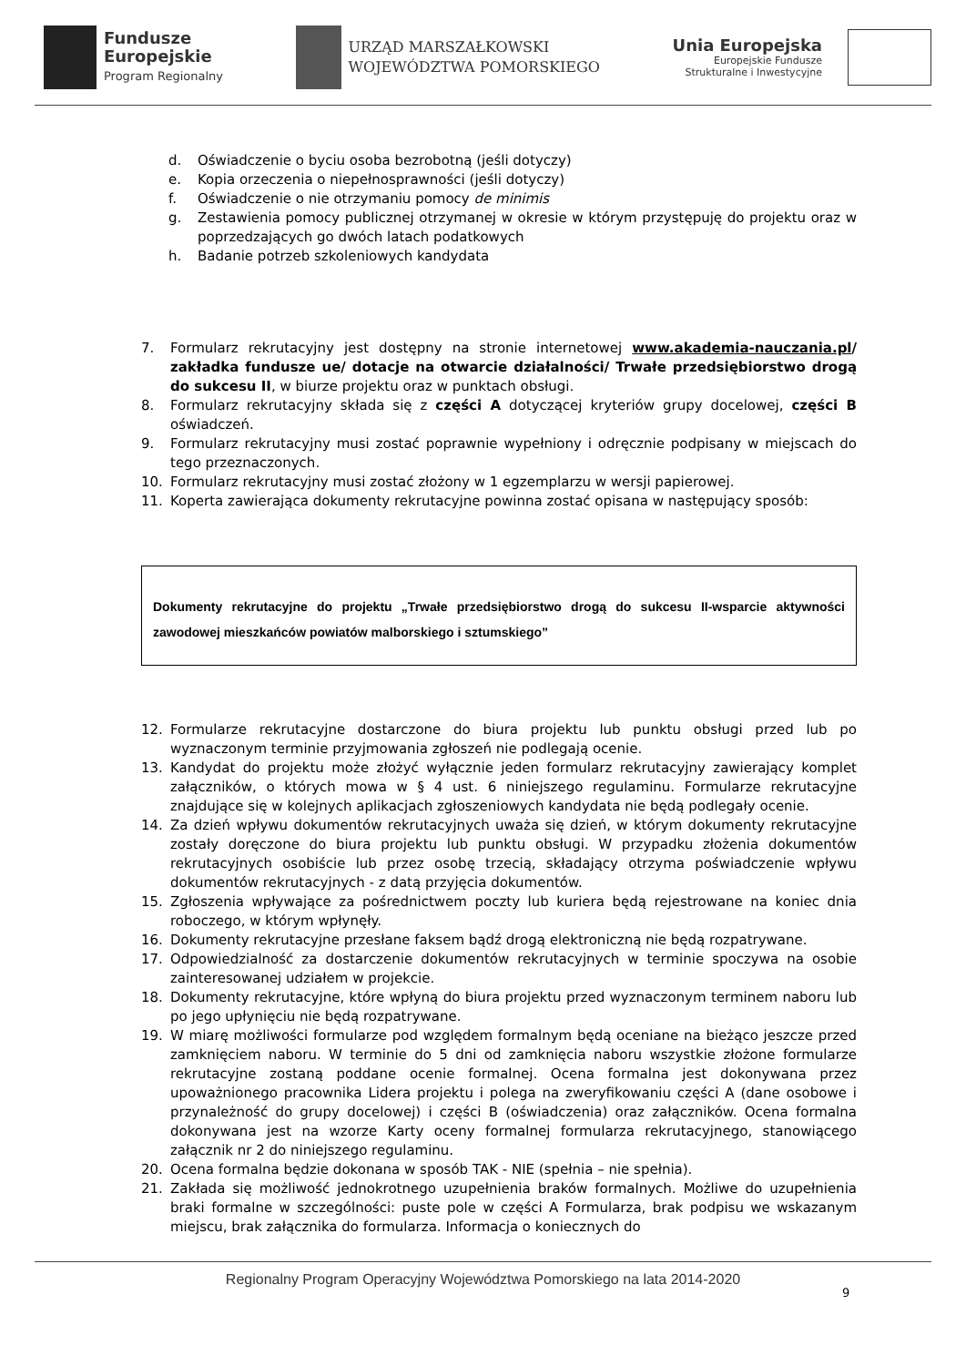Fundusze
Europejskie
Program Regionalny
URZĄD MARSZAŁKOWSKI
WOJEWÓDZTWA POMORSKIEGO
Unia Europejska
Europejskie Fundusze
Strukturalne i Inwestycyjne
d. Oświadczenie o byciu osoba bezrobotną (jeśli dotyczy)
e. Kopia orzeczenia o niepełnosprawności (jeśli dotyczy)
f. Oświadczenie o nie otrzymaniu pomocy de minimis
g. Zestawienia pomocy publicznej otrzymanej w okresie w którym przystępuję do projektu oraz w poprzedzających go dwóch latach podatkowych
h. Badanie potrzeb szkoleniowych kandydata
7. Formularz rekrutacyjny jest dostępny na stronie internetowej www.akademia-nauczania.pl/ zakładka fundusze ue/ dotacje na otwarcie działalności/ Trwałe przedsiębiorstwo drogą do sukcesu II, w biurze projektu oraz w punktach obsługi.
8. Formularz rekrutacyjny składa się z części A dotyczącej kryteriów grupy docelowej, części B oświadczeń.
9. Formularz rekrutacyjny musi zostać poprawnie wypełniony i odręcznie podpisany w miejscach do tego przeznaczonych.
10. Formularz rekrutacyjny musi zostać złożony w 1 egzemplarzu w wersji papierowej.
11. Koperta zawierająca dokumenty rekrutacyjne powinna zostać opisana w następujący sposób:
Dokumenty rekrutacyjne do projektu „Trwałe przedsiębiorstwo drogą do sukcesu II-wsparcie aktywności zawodowej mieszkańców powiatów malborskiego i sztumskiego”
12. Formularze rekrutacyjne dostarczone do biura projektu lub punktu obsługi przed lub po wyznaczonym terminie przyjmowania zgłoszeń nie podlegają ocenie.
13. Kandydat do projektu może złożyć wyłącznie jeden formularz rekrutacyjny zawierający komplet załączników, o których mowa w § 4 ust. 6 niniejszego regulaminu. Formularze rekrutacyjne znajdujące się w kolejnych aplikacjach zgłoszeniowych kandydata nie będą podlegały ocenie.
14. Za dzień wpływu dokumentów rekrutacyjnych uważa się dzień, w którym dokumenty rekrutacyjne zostały doręczone do biura projektu lub punktu obsługi. W przypadku złożenia dokumentów rekrutacyjnych osobiście lub przez osobę trzecią, składający otrzyma poświadczenie wpływu dokumentów rekrutacyjnych - z datą przyjęcia dokumentów.
15. Zgłoszenia wpływające za pośrednictwem poczty lub kuriera będą rejestrowane na koniec dnia roboczego, w którym wpłynęły.
16. Dokumenty rekrutacyjne przesłane faksem bądź drogą elektroniczną nie będą rozpatrywane.
17. Odpowiedzialność za dostarczenie dokumentów rekrutacyjnych w terminie spoczywa na osobie zainteresowanej udziałem w projekcie.
18. Dokumenty rekrutacyjne, które wpłyną do biura projektu przed wyznaczonym terminem naboru lub po jego upłynięciu nie będą rozpatrywane.
19. W miarę możliwości formularze pod względem formalnym będą oceniane na bieżąco jeszcze przed zamknięciem naboru. W terminie do 5 dni od zamknięcia naboru wszystkie złożone formularze rekrutacyjne zostaną poddane ocenie formalnej. Ocena formalna jest dokonywana przez upoważnionego pracownika Lidera projektu i polega na zweryfikowaniu części A (dane osobowe i przynależność do grupy docelowej) i części B (oświadczenia) oraz załączników. Ocena formalna dokonywana jest na wzorze Karty oceny formalnej formularza rekrutacyjnego, stanowiącego załącznik nr 2 do niniejszego regulaminu.
20. Ocena formalna będzie dokonana w sposób TAK - NIE (spełnia – nie spełnia).
21. Zakłada się możliwość jednokrotnego uzupełnienia braków formalnych. Możliwe do uzupełnienia braki formalne w szczególności: puste pole w części A Formularza, brak podpisu we wskazanym miejscu, brak załącznika do formularza. Informacja o koniecznych do
Regionalny Program Operacyjny Województwa Pomorskiego na lata 2014-2020
9